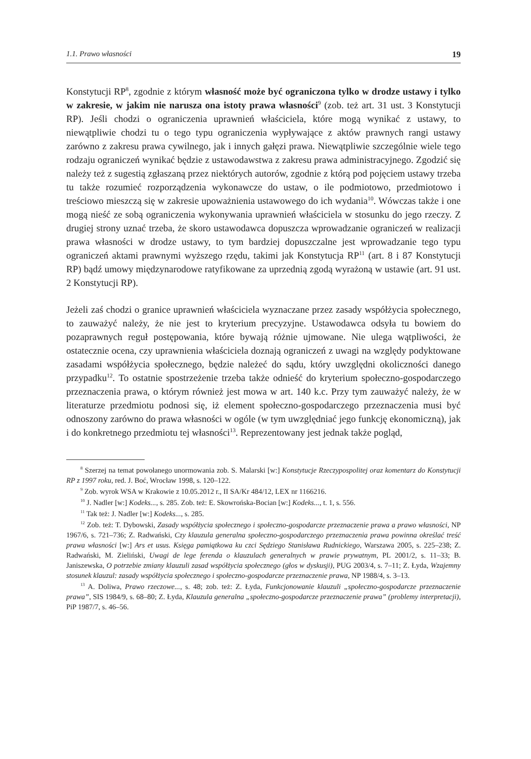1.1. Prawo własności 19
Konstytucji RP<sup>8</sup>, zgodnie z którym własność może być ograniczona tylko w drodze ustawy i tylko w zakresie, w jakim nie narusza ona istoty prawa własności<sup>9</sup> (zob. też art. 31 ust. 3 Konstytucji RP). Jeśli chodzi o ograniczenia uprawnień właściciela, które mogą wynikać z ustawy, to niewątpliwie chodzi tu o tego typu ograniczenia wypływające z aktów prawnych rangi ustawy zarówno z zakresu prawa cywilnego, jak i innych gałęzi prawa. Niewątpliwie szczególnie wiele tego rodzaju ograniczeń wynikać będzie z ustawodawstwa z zakresu prawa administracyjnego. Zgodzić się należy też z sugestią zgłaszaną przez niektórych autorów, zgodnie z którą pod pojęciem ustawy trzeba tu także rozumieć rozporządzenia wykonawcze do ustaw, o ile podmiotowo, przedmiotowo i treściowo mieszczą się w zakresie upoważnienia ustawowego do ich wydania<sup>10</sup>. Wówczas także i one mogą nieść ze sobą ograniczenia wykonywania uprawnień właściciela w stosunku do jego rzeczy. Z drugiej strony uznać trzeba, że skoro ustawodawca dopuszcza wprowadzanie ograniczeń w realizacji prawa własności w drodze ustawy, to tym bardziej dopuszczalne jest wprowadzanie tego typu ograniczeń aktami prawnymi wyższego rzędu, takimi jak Konstytucja RP<sup>11</sup> (art. 8 i 87 Konstytucji RP) bądź umowy międzynarodowe ratyfikowane za uprzednią zgodą wyrażoną w ustawie (art. 91 ust. 2 Konstytucji RP).
Jeżeli zaś chodzi o granice uprawnień właściciela wyznaczane przez zasady współżycia społecznego, to zauważyć należy, że nie jest to kryterium precyzyjne. Ustawodawca odsyła tu bowiem do pozaprawnych reguł postępowania, które bywają różnie ujmowane. Nie ulega wątpliwości, że ostatecznie ocena, czy uprawnienia właściciela doznają ograniczeń z uwagi na względy podyktowane zasadami współżycia społecznego, będzie należeć do sądu, który uwzględni okoliczności danego przypadku<sup>12</sup>. To ostatnie spostrzeżenie trzeba także odnieść do kryterium społeczno-gospodarczego przeznaczenia prawa, o którym również jest mowa w art. 140 k.c. Przy tym zauważyć należy, że w literaturze przedmiotu podnosi się, iż element społeczno-gospodarczego przeznaczenia musi być odnoszony zarówno do prawa własności w ogóle (w tym uwzględniać jego funkcję ekonomiczną), jak i do konkretnego przedmiotu tej własności<sup>13</sup>. Reprezentowany jest jednak także pogląd,
<sup>8</sup> Szerzej na temat powołanego unormowania zob. S. Malarski [w:] Konstytucje Rzeczypospolitej oraz komentarz do Konstytucji RP z 1997 roku, red. J. Boć, Wrocław 1998, s. 120–122.
<sup>9</sup> Zob. wyrok WSA w Krakowie z 10.05.2012 r., II SA/Kr 484/12, LEX nr 1166216.
<sup>10</sup> J. Nadler [w:] Kodeks..., s. 285. Zob. też: E. Skowrońska-Bocian [w:] Kodeks..., t. 1, s. 556.
<sup>11</sup> Tak też: J. Nadler [w:] Kodeks..., s. 285.
<sup>12</sup> Zob. też: T. Dybowski, Zasady współżycia społecznego i społeczno-gospodarcze przeznaczenie prawa a prawo własności, NP 1967/6, s. 721–736; Z. Radwański, Czy klauzula generalna społeczno-gospodarczego przeznaczenia prawa powinna określać treść prawa własności [w:] Ars et usus. Księga pamiątkowa ku czci Sędziego Stanisława Rudnickiego, Warszawa 2005, s. 225–238; Z. Radwański, M. Zieliński, Uwagi de lege ferenda o klauzulach generalnych w prawie prywatnym, PL 2001/2, s. 11–33; B. Janiszewska, O potrzebie zmiany klauzuli zasad współżycia społecznego (głos w dyskusji), PUG 2003/4, s. 7–11; Z. Łyda, Wzajemny stosunek klauzul: zasady współżycia społecznego i społeczno-gospodarcze przeznaczenie prawa, NP 1988/4, s. 3–13.
<sup>13</sup> A. Doliwa, Prawo rzeczowe..., s. 48; zob. też: Z. Łyda, Funkcjonowanie klauzuli „społeczno-gospodarcze przeznaczenie prawa”, SIS 1984/9, s. 68–80; Z. Łyda, Klauzula generalna „społeczno-gospodarcze przeznaczenie prawa” (problemy interpretacji), PiP 1987/7, s. 46–56.